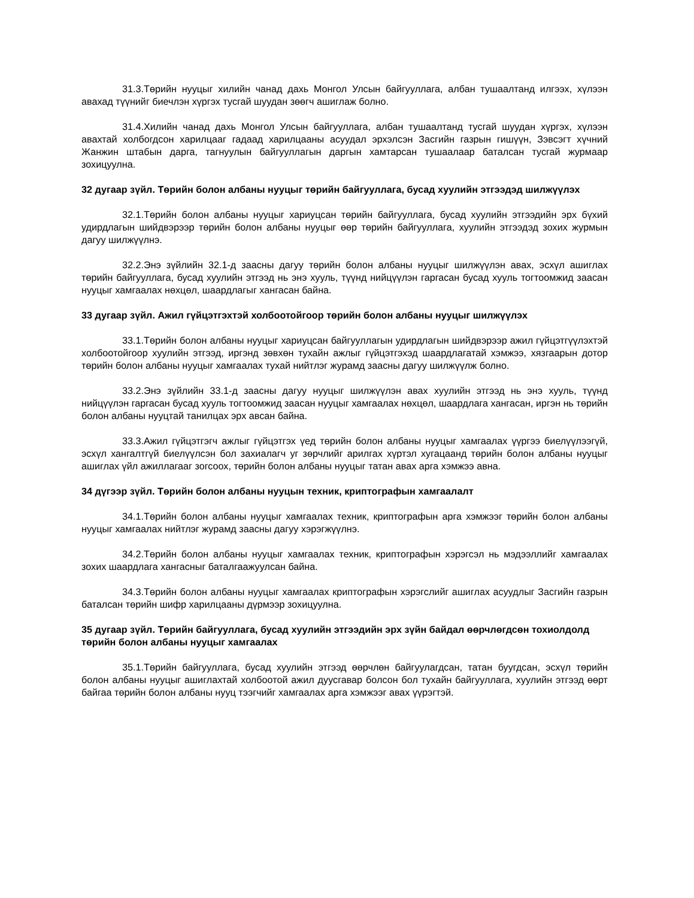31.3.Төрийн нууцыг хилийн чанад дахь Монгол Улсын байгууллага, албан тушаалтанд илгээх, хүлээн авахад түүнийг биечлэн хүргэх тусгай шуудан зөөгч ашиглаж болно.
31.4.Хилийн чанад дахь Монгол Улсын байгууллага, албан тушаалтанд тусгай шуудан хүргэх, хүлээн авахтай холбогдсон харилцааг гадаад харилцааны асуудал эрхэлсэн Засгийн газрын гишүүн, Зэвсэгт хүчний Жанжин штабын дарга, тагнуулын байгууллагын даргын хамтарсан тушаалаар баталсан тусгай журмаар зохицуулна.
32 дугаар зүйл. Төрийн болон албаны нууцыг төрийн байгууллага, бусад хуулийн этгээдэд шилжүүлэх
32.1.Төрийн болон албаны нууцыг хариуцсан төрийн байгууллага, бусад хуулийн этгээдийн эрх бүхий удирдлагын шийдвэрээр төрийн болон албаны нууцыг өөр төрийн байгууллага, хуулийн этгээдэд зохих журмын дагуу шилжүүлнэ.
32.2.Энэ зүйлийн 32.1-д заасны дагуу төрийн болон албаны нууцыг шилжүүлэн авах, эсхүл ашиглах төрийн байгууллага, бусад хуулийн этгээд нь энэ хууль, түүнд нийцүүлэн гаргасан бусад хууль тогтоомжид заасан нууцыг хамгаалах нөхцөл, шаардлагыг хангасан байна.
33 дугаар зүйл. Ажил гүйцэтгэхтэй холбоотойгоор төрийн болон албаны нууцыг шилжүүлэх
33.1.Төрийн болон албаны нууцыг хариуцсан байгууллагын удирдлагын шийдвэрээр ажил гүйцэтгүүлэхтэй холбоотойгоор хуулийн этгээд, иргэнд зөвхөн тухайн ажлыг гүйцэтгэхэд шаардлагатай хэмжээ, хязгаарын дотор төрийн болон албаны нууцыг хамгаалах тухай нийтлэг журамд заасны дагуу шилжүүлж болно.
33.2.Энэ зүйлийн 33.1-д заасны дагуу нууцыг шилжүүлэн авах хуулийн этгээд нь энэ хууль, түүнд нийцүүлэн гаргасан бусад хууль тогтоомжид заасан нууцыг хамгаалах нөхцөл, шаардлага хангасан, иргэн нь төрийн болон албаны нууцтай танилцах эрх авсан байна.
33.3.Ажил гүйцэтгэгч ажлыг гүйцэтгэх үед төрийн болон албаны нууцыг хамгаалах үүргээ биелүүлээгүй, эсхүл хангалтгүй биелүүлсэн бол захиалагч уг зөрчлийг арилгах хүртэл хугацаанд төрийн болон албаны нууцыг ашиглах үйл ажиллагааг зогсоох, төрийн болон албаны нууцыг татан авах арга хэмжээ авна.
34 дүгээр зүйл. Төрийн болон албаны нууцын техник, криптографын хамгаалалт
34.1.Төрийн болон албаны нууцыг хамгаалах техник, криптографын арга хэмжээг төрийн болон албаны нууцыг хамгаалах нийтлэг журамд заасны дагуу хэрэгжүүлнэ.
34.2.Төрийн болон албаны нууцыг хамгаалах техник, криптографын хэрэгсэл нь мэдээллийг хамгаалах зохих шаардлага хангасныг баталгаажуулсан байна.
34.3.Төрийн болон албаны нууцыг хамгаалах криптографын хэрэгслийг ашиглах асуудлыг Засгийн газрын баталсан төрийн шифр харилцааны дүрмээр зохицуулна.
35 дугаар зүйл. Төрийн байгууллага, бусад хуулийн этгээдийн эрх зүйн байдал өөрчлөгдсөн тохиолдолд төрийн болон албаны нууцыг хамгаалах
35.1.Төрийн байгууллага, бусад хуулийн этгээд өөрчлөн байгуулагдсан, татан буугдсан, эсхүл төрийн болон албаны нууцыг ашиглахтай холбоотой ажил дуусгавар болсон бол тухайн байгууллага, хуулийн этгээд өөрт байгаа төрийн болон албаны нууц тээгчийг хамгаалах арга хэмжээг авах үүрэгтэй.